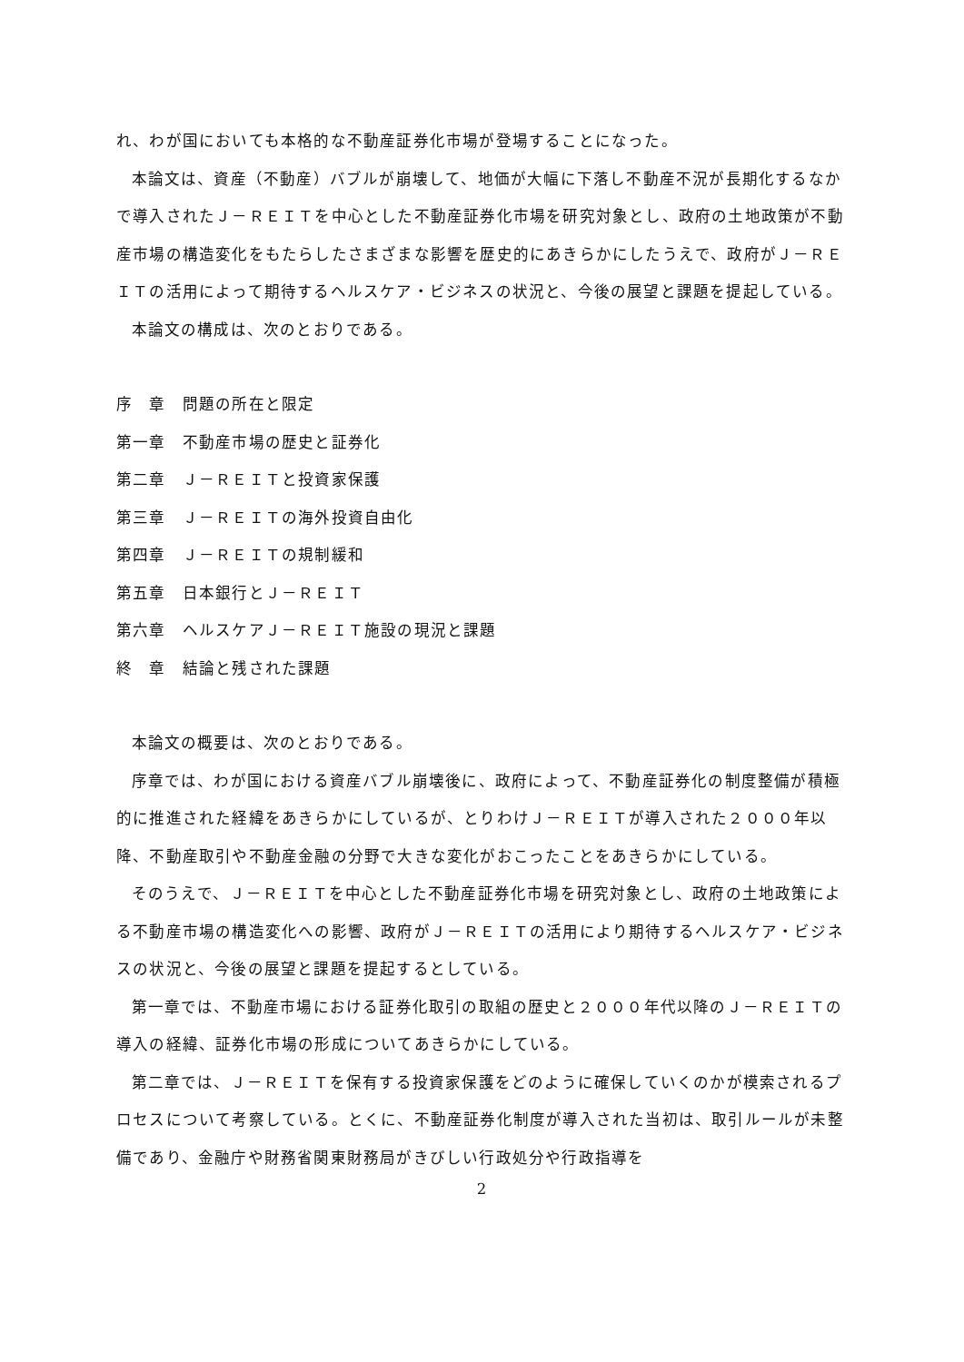れ、わが国においても本格的な不動産証券化市場が登場することになった。
本論文は、資産（不動産）バブルが崩壊して、地価が大幅に下落し不動産不況が長期化するなかで導入されたＪ－ＲＥＩＴを中心とした不動産証券化市場を研究対象とし、政府の土地政策が不動産市場の構造変化をもたらしたさまざまな影響を歴史的にあきらかにしたうえで、政府がＪ－ＲＥＩＴの活用によって期待するヘルスケア・ビジネスの状況と、今後の展望と課題を提起している。
本論文の構成は、次のとおりである。
序　章　問題の所在と限定
第一章　不動産市場の歴史と証券化
第二章　Ｊ－ＲＥＩＴと投資家保護
第三章　Ｊ－ＲＥＩＴの海外投資自由化
第四章　Ｊ－ＲＥＩＴの規制緩和
第五章　日本銀行とＪ－ＲＥＩＴ
第六章　ヘルスケアＪ－ＲＥＩＴ施設の現況と課題
終　章　結論と残された課題
本論文の概要は、次のとおりである。
序章では、わが国における資産バブル崩壊後に、政府によって、不動産証券化の制度整備が積極的に推進された経緯をあきらかにしているが、とりわけＪ－ＲＥＩＴが導入された２０００年以降、不動産取引や不動産金融の分野で大きな変化がおこったことをあきらかにしている。
そのうえで、Ｊ－ＲＥＩＴを中心とした不動産証券化市場を研究対象とし、政府の土地政策による不動産市場の構造変化への影響、政府がＪ－ＲＥＩＴの活用により期待するヘルスケア・ビジネスの状況と、今後の展望と課題を提起するとしている。
第一章では、不動産市場における証券化取引の取組の歴史と２０００年代以降のＪ－ＲＥＩＴの導入の経緯、証券化市場の形成についてあきらかにしている。
第二章では、Ｊ－ＲＥＩＴを保有する投資家保護をどのように確保していくのかが模索されるプロセスについて考察している。とくに、不動産証券化制度が導入された当初は、取引ルールが未整備であり、金融庁や財務省関東財務局がきびしい行政処分や行政指導を
2